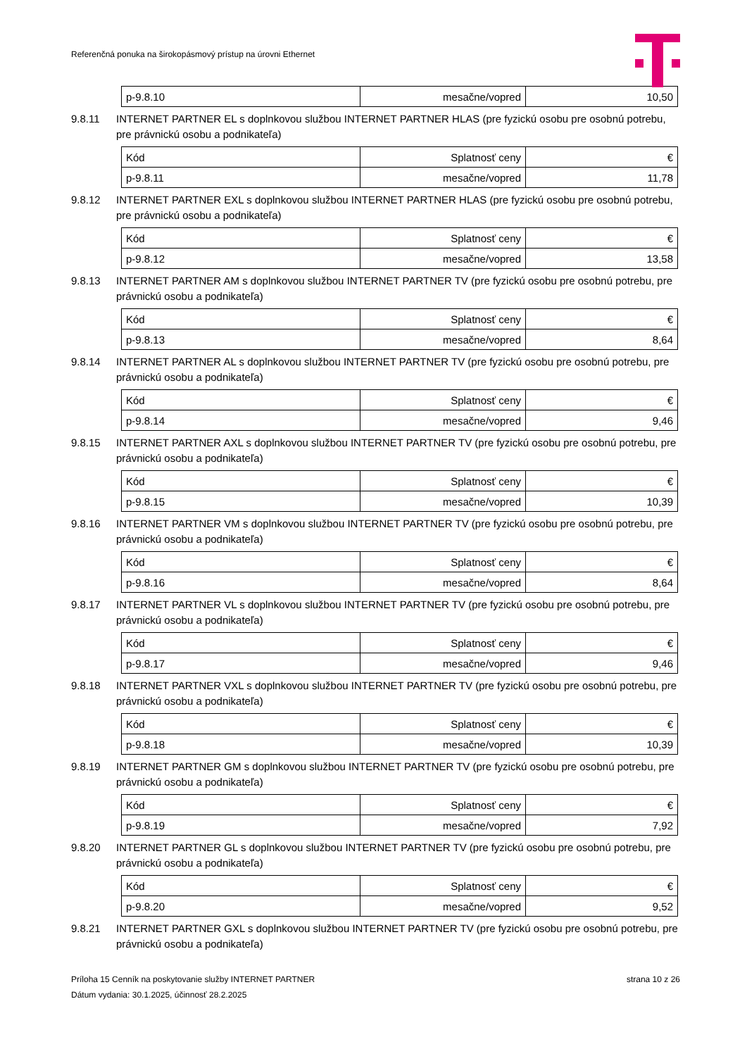Referenčná ponuka na širokopásmový prístup na úrovni Ethernet
| p-9.8.10 | mesačne/vopred | 10,50 |
9.8.11 INTERNET PARTNER EL s doplnkovou službou INTERNET PARTNER HLAS (pre fyzickú osobu pre osobnú potrebu, pre právnickú osobu a podnikateľa)
| Kód | Splatnosť ceny | € |
| p-9.8.11 | mesačne/vopred | 11,78 |
9.8.12 INTERNET PARTNER EXL s doplnkovou službou INTERNET PARTNER HLAS (pre fyzickú osobu pre osobnú potrebu, pre právnickú osobu a podnikateľa)
| Kód | Splatnosť ceny | € |
| p-9.8.12 | mesačne/vopred | 13,58 |
9.8.13 INTERNET PARTNER AM s doplnkovou službou INTERNET PARTNER TV (pre fyzickú osobu pre osobnú potrebu, pre právnickú osobu a podnikateľa)
| Kód | Splatnosť ceny | € |
| p-9.8.13 | mesačne/vopred | 8,64 |
9.8.14 INTERNET PARTNER AL s doplnkovou službou INTERNET PARTNER TV (pre fyzickú osobu pre osobnú potrebu, pre právnickú osobu a podnikateľa)
| Kód | Splatnosť ceny | € |
| p-9.8.14 | mesačne/vopred | 9,46 |
9.8.15 INTERNET PARTNER AXL s doplnkovou službou INTERNET PARTNER TV (pre fyzickú osobu pre osobnú potrebu, pre právnickú osobu a podnikateľa)
| Kód | Splatnosť ceny | € |
| p-9.8.15 | mesačne/vopred | 10,39 |
9.8.16 INTERNET PARTNER VM s doplnkovou službou INTERNET PARTNER TV (pre fyzickú osobu pre osobnú potrebu, pre právnickú osobu a podnikateľa)
| Kód | Splatnosť ceny | € |
| p-9.8.16 | mesačne/vopred | 8,64 |
9.8.17 INTERNET PARTNER VL s doplnkovou službou INTERNET PARTNER TV (pre fyzickú osobu pre osobnú potrebu, pre právnickú osobu a podnikateľa)
| Kód | Splatnosť ceny | € |
| p-9.8.17 | mesačne/vopred | 9,46 |
9.8.18 INTERNET PARTNER VXL s doplnkovou službou INTERNET PARTNER TV (pre fyzickú osobu pre osobnú potrebu, pre právnickú osobu a podnikateľa)
| Kód | Splatnosť ceny | € |
| p-9.8.18 | mesačne/vopred | 10,39 |
9.8.19 INTERNET PARTNER GM s doplnkovou službou INTERNET PARTNER TV (pre fyzickú osobu pre osobnú potrebu, pre právnickú osobu a podnikateľa)
| Kód | Splatnosť ceny | € |
| p-9.8.19 | mesačne/vopred | 7,92 |
9.8.20 INTERNET PARTNER GL s doplnkovou službou INTERNET PARTNER TV (pre fyzickú osobu pre osobnú potrebu, pre právnickú osobu a podnikateľa)
| Kód | Splatnosť ceny | € |
| p-9.8.20 | mesačne/vopred | 9,52 |
9.8.21 INTERNET PARTNER GXL s doplnkovou službou INTERNET PARTNER TV (pre fyzickú osobu pre osobnú potrebu, pre právnickú osobu a podnikateľa)
Príloha 15 Cenník na poskytovanie služby INTERNET PARTNER strana 10 z 26
Dátum vydania: 30.1.2025, účinnosť 28.2.2025